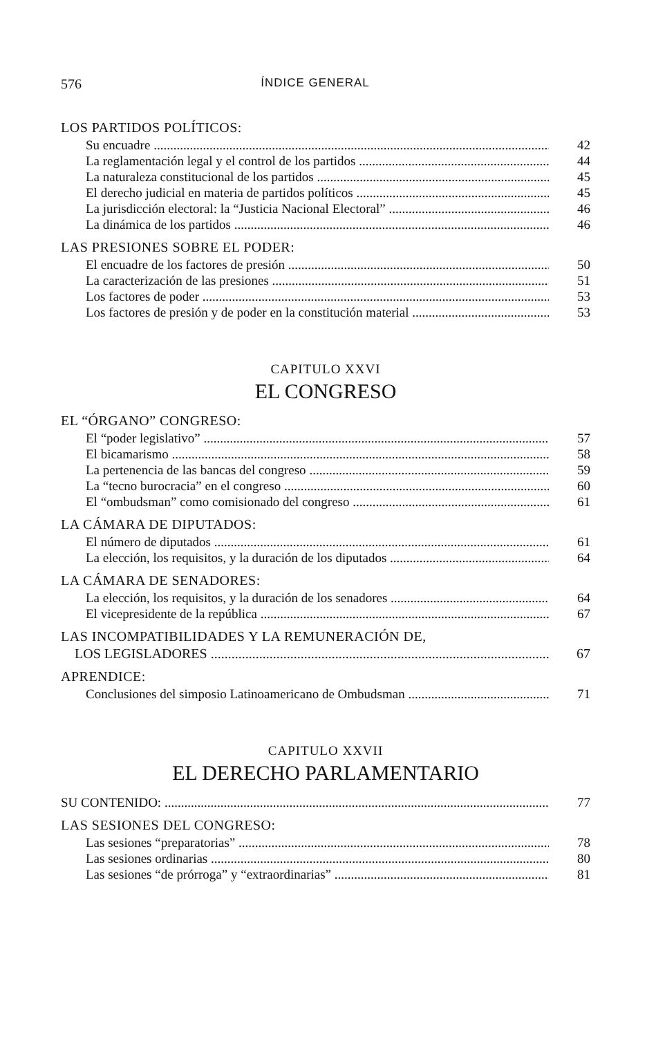576 ÍNDICE GENERAL
LOS PARTIDOS POLÍTICOS:
Su encuadre 42
La reglamentación legal y el control de los partidos 44
La naturaleza constitucional de los partidos 45
El derecho judicial en materia de partidos políticos 45
La jurisdicción electoral: la “Justicia Nacional Electoral” 46
La dinámica de los partidos 46
LAS PRESIONES SOBRE EL PODER:
El encuadre de los factores de presión 50
La caracterización de las presiones 51
Los factores de poder 53
Los factores de presión y de poder en la constitución material 53
CAPITULO XXVI
EL CONGRESO
EL “ÓRGANO” CONGRESO:
El “poder legislativo” 57
El bicamarismo 58
La pertenencia de las bancas del congreso 59
La “tecno burocracia” en el congreso 60
El “ombudsman” como comisionado del congreso 61
LA CÁMARA DE DIPUTADOS:
El número de diputados 61
La elección, los requisitos, y la duración de los diputados 64
LA CÁMARA DE SENADORES:
La elección, los requisitos, y la duración de los senadores 64
El vicepresidente de la república 67
LAS INCOMPATIBILIDADES Y LA REMUNERACIÓN DE,
LOS LEGISLADORES 67
APRENDICE:
Conclusiones del simposio Latinoamericano de Ombudsman 71
CAPITULO XXVII
EL DERECHO PARLAMENTARIO
SU CONTENIDO: 77
LAS SESIONES DEL CONGRESO:
Las sesiones “preparatorias” 78
Las sesiones ordinarias 80
Las sesiones “de prórroga” y “extraordinarias” 81